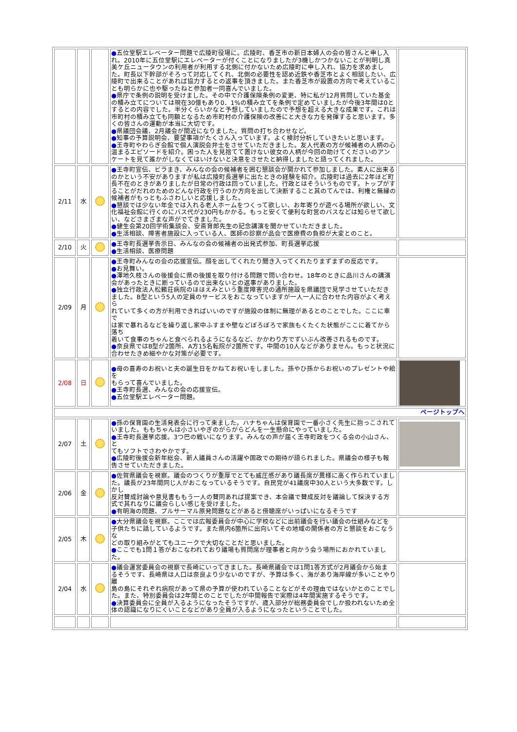| | | | ● 五位堂駅エレベーター問題で広陵町役場に。広陵町、香芝市の新日本婦人の会の皆さんと申し入れ。2010年に五位堂駅にエレベーターが付くことになりましたが3機しかつかないことが判明し真美ケ丘ニュータウンの利用者が利用する北側に付かないため広陵町に申し入れ、協力を求めました。町長以下幹部がそろって対応してくれ、北側の必要性を認め近鉄や香芝市とよく相談したい、広陵町で出来ることがあれば協力するとの返事を頂きました。また香芝市が設置の方向で考えていることも明らかに也や駆ったねと参加者一同喜んでいました。 ● 県庁で条例の説明を受けました。その中で介護保険条例の変更、特に私が12月質問していた基金の積み立てについては現在30億もあり0．1%の積み立てを条例で定めていましたが今後3年間は0とするとの内容でした。半分くらいかなと予想していましたので予想を超える大きな成果です。これは市町村の積み立ても同額となるため市町村の介護保険の改善にと大きな力を発揮すると思います。多くの皆さんの運動が本当に大切です。 ● 県議団会議、2月議会が間近になりました。質問の打ち合わせなど。 ● 知事の予算説明会、要望事項がたくさん入っています。よく検討分析していきたいと思います。 ● 王寺町やわらぎ会館で個人演説会弁士をさせていただきました。友人代表の方が候補者の人柄の心温まるエピソードを紹介。困った人を見捨てて置けない彼女の人柄が今回の助けてくださいのアンケートを見て誰かがしなくてはいけないと決意をさせたと納得しましたと語ってくれました。 | |
| 2/11 | 水 | | ● 王寺町宣伝、ビラまき、みんなの会の候補者を囲む懇談会が開かれて参加しました。素人に出来るのかという不安がありますが私は広陵町長選挙に出たときの経験を紹介。広陵町は過去に2年ほど町長不在のときがありましたが日常の行政は回っていました。行政とはそういうものです。トップがすることがだれのためのどんな行政を行うのか方向を出して決断すること其のてんでは、利権と無縁の候補者がもっともふさわしいと応援しました。 ● 懇談では少ない年金では入れる老人ホームをつくって欲しい、お年寄りが遊べる場所が欲しい、文化福祉会館に行くのにバス代が230円もかかる。もっと安くて便利な町営のバスなどは知らせて欲しい、などさまざまな声がでてきました。 ● 健生会第20回学術集談会、安斎育郎先生の記念講演を聞かせていただきました。 ● 生活相談、障害者施設に入っている人、医師の診察が品会で医療費の負担が大変とのこと。 | |
| 2/10 | 火 | | ● 王寺町長選挙告示日、みんなの会の候補者の出発式参加、町長選挙応援 ● 生活相談、医療問題 | |
| 2/09 | 月 | | ● 王寺町みんなの会の応援宣伝。顔を出してくれたり聞き入ってくれたりまずまずの反応です。 ● お見舞い。 ● 澤地久枝さんの後援会に県の後援を取り付ける問題で問い合わせ。18年のときに品川さんの講演 会があったときに断っているので出来ないとの返事がありました。 ● 独立行政法人松籟荘病院のほほえみという重度障害児の通所施設を県議団で見学させていただき ました。B型という5人の定員のサービスをおこなっていますが一人一人に合わせた内容がよく考えら れていて多くの方が利用できればいいのですが施設の体制に無理があるとのことでした。ここに車で は家で暴れるなどを繰り返し家中ふすまや壁などぼろぼろで家族もくたくた状態がここに着てから落ち 着いて食事のちゃんと食べられるようになるなど、かかわり方でずいぶん改善されるものです。 ● 奈良県ではB型が2箇所、A方15名転院が2箇所です。中間の10人などがありません。もっと状況に 合わせたきめ細やかな対策が必要です。 | |
| 2/08 | 日 | | ● 母の喜寿のお祝いと夫の誕生日をかねてお祝いをしました。孫やひ孫からお祝いのプレゼントや絵を もらって喜んでいました。 ● 王寺町長選、みんなの会の応援宣伝。 ● 五位堂駅エレベーター問題。 | |
| ページトップへ | | | | |
| 2/07 | 土 | | ● 孫の保育園の生活発表会に行って来ました。ハナちゃんは保育園で一番小さく先生に抱っこされて いました。ももちゃんは小さいやぎのがらがらどんを一生懸命にやっていました。 ● 王寺町長選挙応援。3つ巴の戦いになります。みんなの声が届く王寺町政をつくる会の小山さん、と てもソフトでさわやかです。 ● 広陵町後援会新年総会、新人議員さんの活躍や国政での期待が語られました。県議会の様子も報 告させていただきました。 | |
| 2/06 | 金 | | ● 佐賀県議会を視察。議会のつくりが重厚でとても威圧感があり議長席が異様に高く作られていまし た。議長が23年間同じ人がおこなっているそうです。自民党が41議席中30人という大多数です。しかし 反対賛成討論や意見書ももう一人の賛同あれば提案でき、本会議で賛成反対を議論して採決する方 式で其れなりに議会らしい感じを受けました。 ● 有明海の問題、プルサーマル原発問題などがあると傍聴席がいっぱいになるそうです | |
| 2/05 | 木 | | ● 大分県議会を視察。ここでは広報委員会が中心に学校などに出前議会を行い議会の仕組みなどを 子供たちに話しているようです。また県内6箇所に出向いてその地域の関係者の方と懇談をおこなうな どの取り組みがとてもユニークで大切なことだと思いました。 ● ここでも1問１答がおこなわれており議場も質問席が理事者と向かう会う場所におかれていました。 | |
| 2/04 | 水 | | ● 議会運営委員会の視察で長崎にいってきました。長崎県議会では1問1答方式が2月議会から始ま るそうです、長崎県は人口は奈良より少ないのですが、予算は多く、海があり海岸線が多いことやり離 島の島にそれぞれ病院があって県の予算が使われていることなどがその理由ではないかとのことでし た。また、特別委員会は2年間とのことでしたが中間報告で実際は4年間実施するそうです。 ● 決算委員会に全員が入るようになったそうですが、歳入部分が総務委員会でしか扱われないため全 体の認識になりにくいことなどがあり全員が入るようになったということでした。 | |